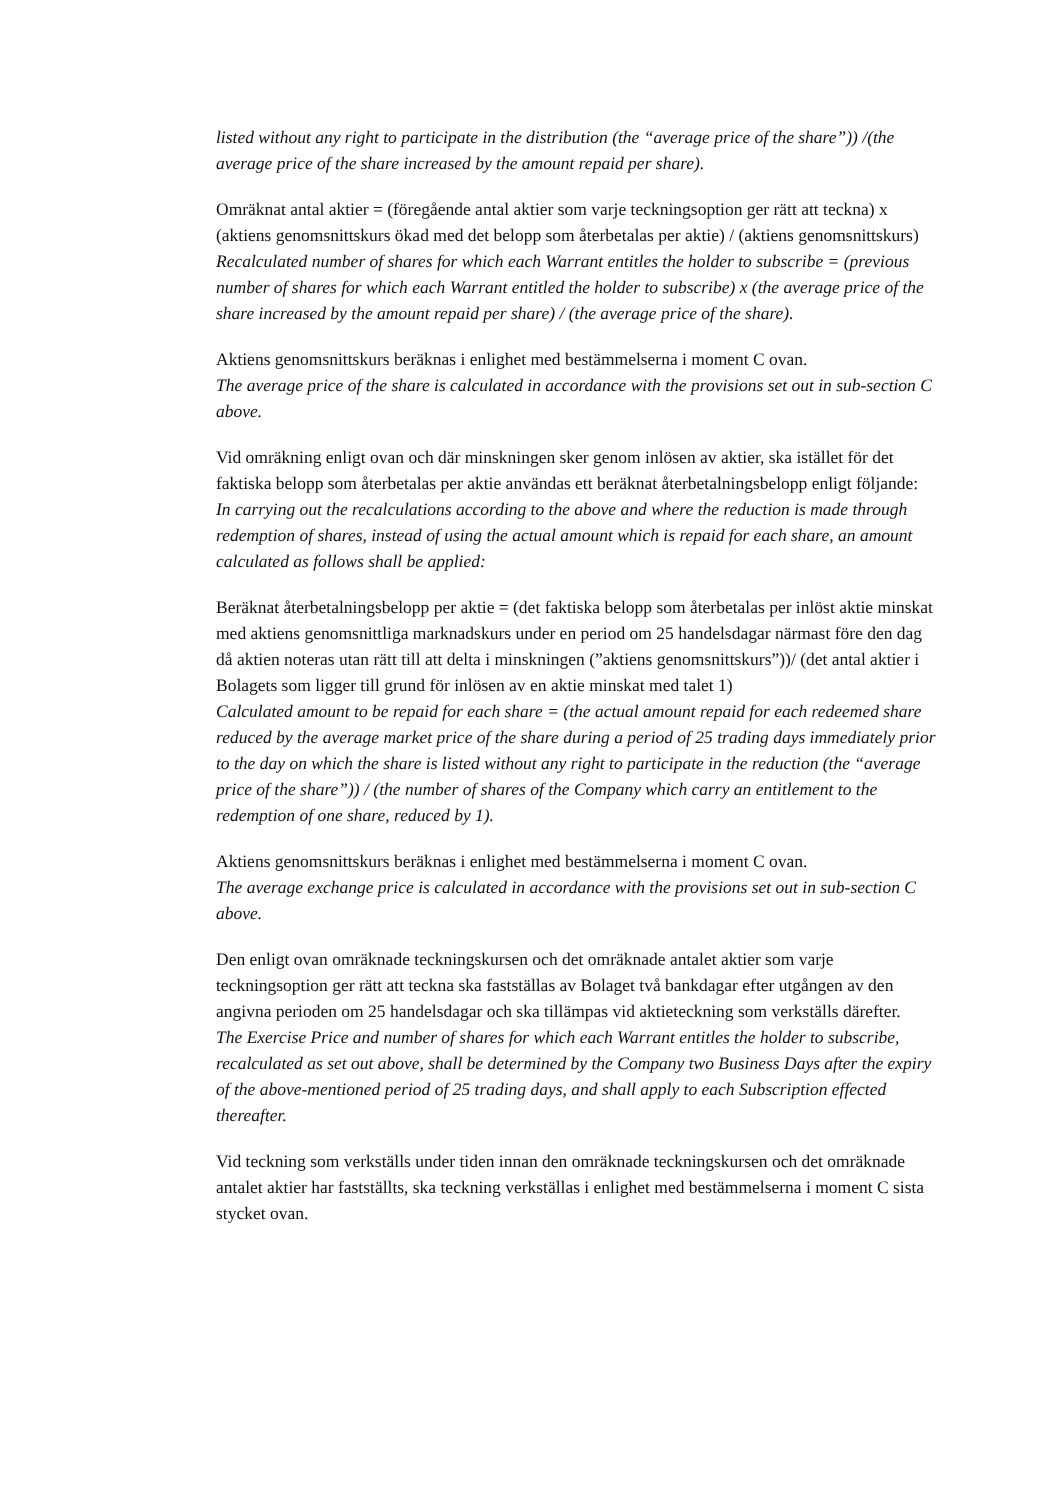listed without any right to participate in the distribution (the “average price of the share”)) /(the average price of the share increased by the amount repaid per share).
Omräknat antal aktier = (föregående antal aktier som varje teckningsoption ger rätt att teckna) x (aktiens genomsnittskurs ökad med det belopp som återbetalas per aktie) / (aktiens genomsnittskurs)
Recalculated number of shares for which each Warrant entitles the holder to subscribe = (previous number of shares for which each Warrant entitled the holder to subscribe) x (the average price of the share increased by the amount repaid per share) / (the average price of the share).
Aktiens genomsnittskurs beräknas i enlighet med bestämmelserna i moment C ovan.
The average price of the share is calculated in accordance with the provisions set out in sub-section C above.
Vid omräkning enligt ovan och där minskningen sker genom inlösen av aktier, ska istället för det faktiska belopp som återbetalas per aktie användas ett beräknat återbetalningsbelopp enligt följande:
In carrying out the recalculations according to the above and where the reduction is made through redemption of shares, instead of using the actual amount which is repaid for each share, an amount calculated as follows shall be applied:
Beräknat återbetalningsbelopp per aktie = (det faktiska belopp som återbetalas per inlöst aktie minskat med aktiens genomsnittliga marknadskurs under en period om 25 handelsdagar närmast före den dag då aktien noteras utan rätt till att delta i minskningen (”aktiens genomsnittskurs”))/ (det antal aktier i Bolagets som ligger till grund för inlösen av en aktie minskat med talet 1)
Calculated amount to be repaid for each share = (the actual amount repaid for each redeemed share reduced by the average market price of the share during a period of 25 trading days immediately prior to the day on which the share is listed without any right to participate in the reduction (the “average price of the share”)) / (the number of shares of the Company which carry an entitlement to the redemption of one share, reduced by 1).
Aktiens genomsnittskurs beräknas i enlighet med bestämmelserna i moment C ovan.
The average exchange price is calculated in accordance with the provisions set out in sub-section C above.
Den enligt ovan omräknade teckningskursen och det omräknade antalet aktier som varje teckningsoption ger rätt att teckna ska fastställas av Bolaget två bankdagar efter utgången av den angivna perioden om 25 handelsdagar och ska tillämpas vid aktieteckning som verkställs därefter.
The Exercise Price and number of shares for which each Warrant entitles the holder to subscribe, recalculated as set out above, shall be determined by the Company two Business Days after the expiry of the above-mentioned period of 25 trading days, and shall apply to each Subscription effected thereafter.
Vid teckning som verkställs under tiden innan den omräknade teckningskursen och det omräknade antalet aktier har fastställts, ska teckning verkställas i enlighet med bestämmelserna i moment C sista stycket ovan.